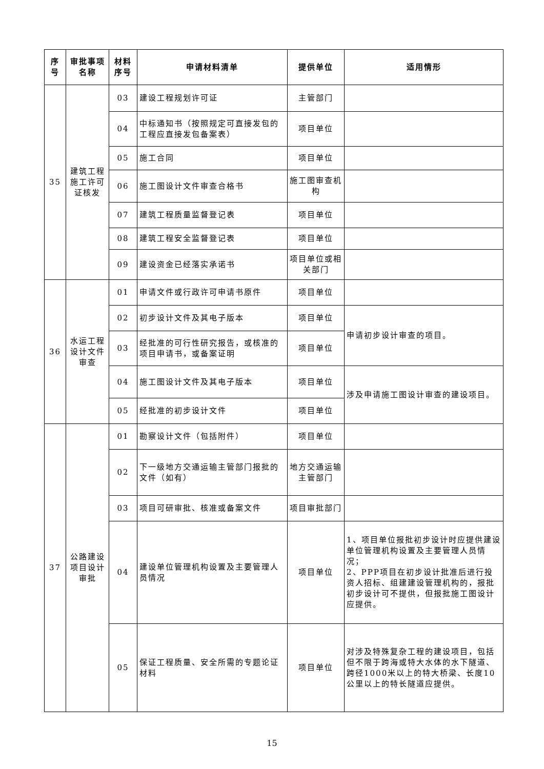| 序号 | 审批事项名称 | 材料序号 | 申请材料清单 | 提供单位 | 适用情形 |
| --- | --- | --- | --- | --- | --- |
| 35 | 建筑工程施工许可证核发 | 03 | 建设工程规划许可证 | 主管部门 | |
| | | 04 | 中标通知书（按照规定可直接发包的工程应直接发包备案表） | 项目单位 | |
| | | 05 | 施工合同 | 项目单位 | |
| | | 06 | 施工图设计文件审查合格书 | 施工图审查机构 | |
| | | 07 | 建筑工程质量监督登记表 | 项目单位 | |
| | | 08 | 建筑工程安全监督登记表 | 项目单位 | |
| | | 09 | 建设资金已经落实承诺书 | 项目单位或相关部门 | |
| 36 | 水运工程设计文件审查 | 01 | 申请文件或行政许可申请书原件 | 项目单位 | |
| | | 02 | 初步设计文件及其电子版本 | 项目单位 | 申请初步设计审查的项目。 |
| | | 03 | 经批准的可行性研究报告，或核准的项目申请书，或备案证明 | 项目单位 | |
| | | 04 | 施工图设计文件及其电子版本 | 项目单位 | 涉及申请施工图设计审查的建设项目。 |
| | | 05 | 经批准的初步设计文件 | 项目单位 | |
| 37 | 公路建设项目设计审批 | 01 | 勘察设计文件（包括附件） | 项目单位 | |
| | | 02 | 下一级地方交通运输主管部门报批的文件（如有） | 地方交通运输主管部门 | |
| | | 03 | 项目可研审批、核准或备案文件 | 项目审批部门 | |
| | | 04 | 建设单位管理机构设置及主要管理人员情况 | 项目单位 | 1、项目单位报批初步设计时应提供建设单位管理机构设置及主要管理人员情况； 2、PPP项目在初步设计批准后进行投资人招标、组建建设管理机构的，报批初步设计可不提供，但报批施工图设计应提供。 |
| | | 05 | 保证工程质量、安全所需的专题论证材料 | 项目单位 | 对涉及特殊复杂工程的建设项目，包括但不限于跨海或特大水体的水下隧道、跨径1000米以上的特大桥梁、长度10公里以上的特长隧道应提供。 |
15